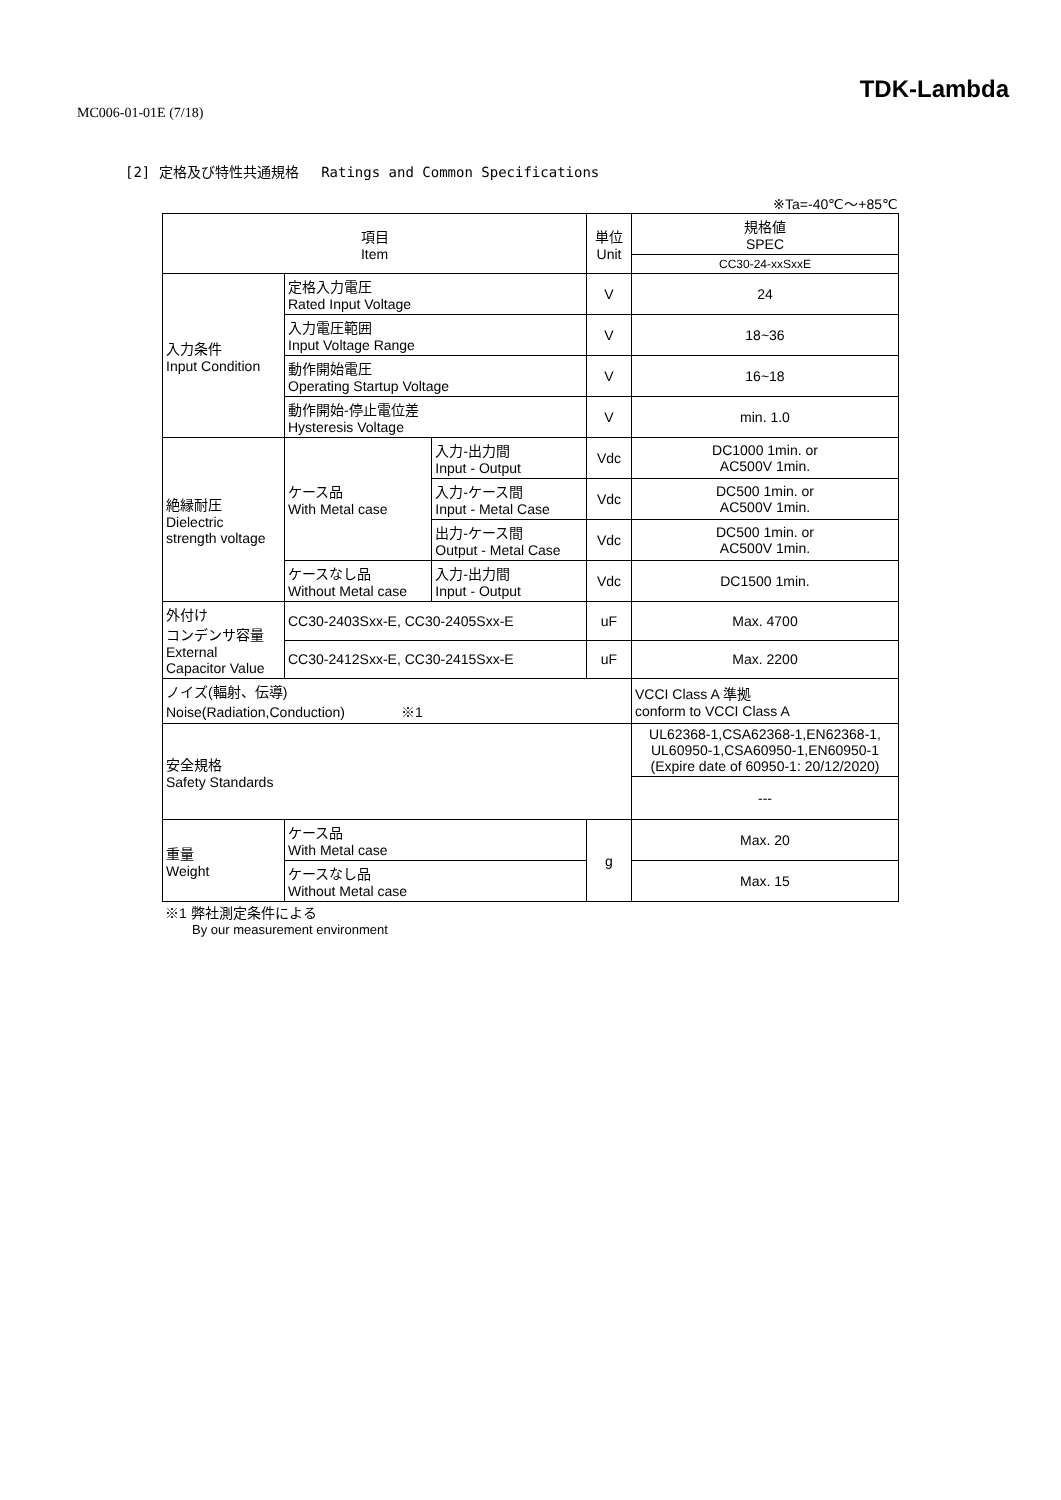MC006-01-01E (7/18)
TDK-Lambda
[2] 定格及び特性共通規格　 Ratings and Common Specifications
※Ta=-40℃～+85℃
| 項目 Item | | | 単位 Unit | 規格値 SPEC |
| --- | --- | --- | --- | --- |
| | | | | CC30-24-xxSxxE |
| 入力条件 Input Condition | 定格入力電圧 Rated Input Voltage | | V | 24 |
| | 入力電圧範囲 Input Voltage Range | | V | 18~36 |
| | 動作開始電圧 Operating Startup Voltage | | V | 16~18 |
| | 動作開始-停止電位差 Hysteresis Voltage | | V | min. 1.0 |
| 絶縁耐圧 Dielectric strength voltage | ケース品 With Metal case | 入力-出力間 Input - Output | Vdc | DC1000 1min. or AC500V 1min. |
| | | 入力-ケース間 Input - Metal Case | Vdc | DC500 1min. or AC500V 1min. |
| | | 出力-ケース間 Output - Metal Case | Vdc | DC500 1min. or AC500V 1min. |
| | ケースなし品 Without Metal case | 入力-出力間 Input - Output | Vdc | DC1500 1min. |
| 外付け コンデンサ容量 External Capacitor Value | CC30-2403Sxx-E, CC30-2405Sxx-E | | uF | Max. 4700 |
| | CC30-2412Sxx-E, CC30-2415Sxx-E | | uF | Max. 2200 |
| ノイズ(輻射、伝導) Noise(Radiation,Conduction) ※1 | | | | VCCI Class A 準拠 conform to VCCI Class A |
| 安全規格 Safety Standards | | | | UL62368-1,CSA62368-1,EN62368-1, UL60950-1,CSA60950-1,EN60950-1 (Expire date of 60950-1: 20/12/2020) |
| | | | | --- |
| 重量 Weight | ケース品 With Metal case | | g | Max. 20 |
| | ケースなし品 Without Metal case | | | Max. 15 |
※1 弊社測定条件による
By our measurement environment